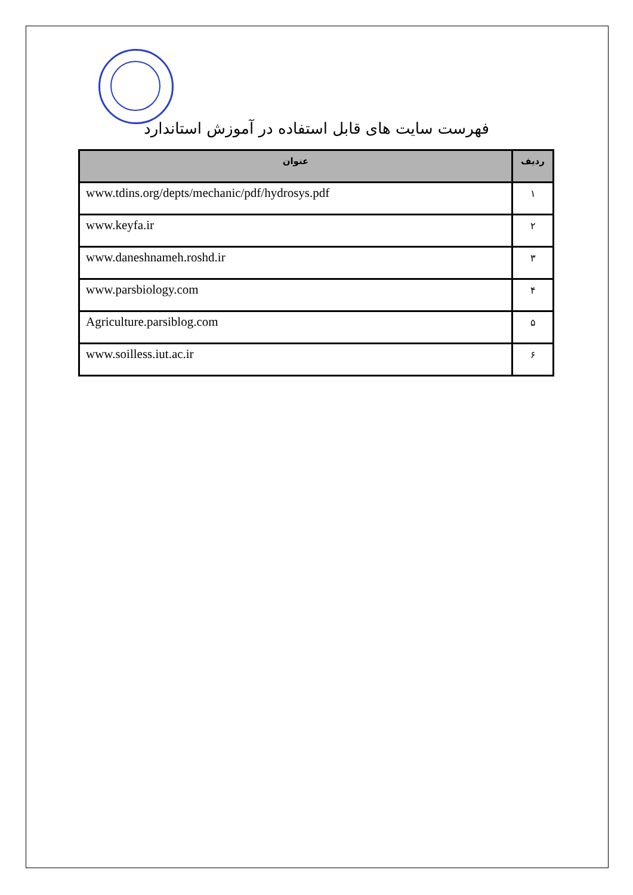فهرست سایت های قابل استفاده در آموزش استاندارد
| ردیف | عنوان |
| --- | --- |
| ۱ | www.tdins.org/depts/mechanic/pdf/hydrosys.pdf |
| ۲ | www.keyfa.ir |
| ۳ | www.daneshnameh.roshd.ir |
| ۴ | www.parsbiology.com |
| ۵ | Agriculture.parsiblog.com |
| ۶ | www.soilless.iut.ac.ir |